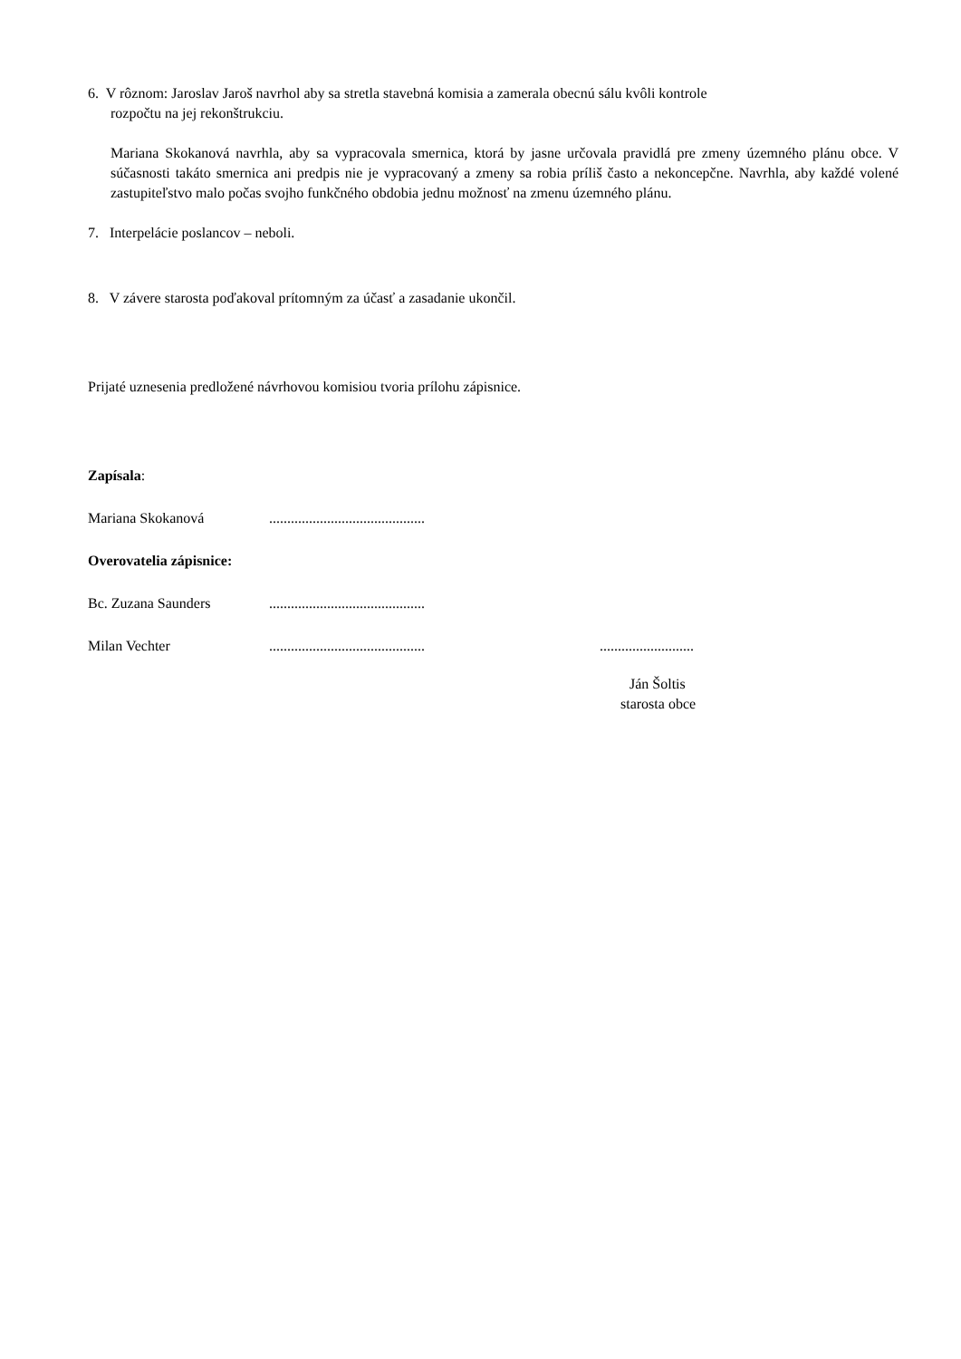6. V rôznom: Jaroslav Jaroš navrhol aby sa stretla stavebná komisia a zamerala obecnú sálu kvôli kontrole
rozpočtu na jej rekonštrukciu.
Mariana Skokanová navrhla, aby sa vypracovala smernica, ktorá by jasne určovala pravidlá pre zmeny územného plánu obce. V súčasnosti takáto smernica ani predpis nie je vypracovaný a zmeny sa robia príliš často a nekoncepčne. Navrhla, aby každé volené zastupiteľstvo malo počas svojho funkčného obdobia jednu možnosť na zmenu územného plánu.
7. Interpelácie poslancov – neboli.
8. V závere starosta poďakoval prítomným za účasť a zasadanie ukončil.
Prijaté uznesenia predložené návrhovou komisiou tvoria prílohu zápisnice.
Zapísala:
Mariana Skokanová...........................................
Overovatelia zápisnice:
Bc. Zuzana Saunders...........................................
Milan Vechter.....................................................................
Ján Šoltis
starosta obce